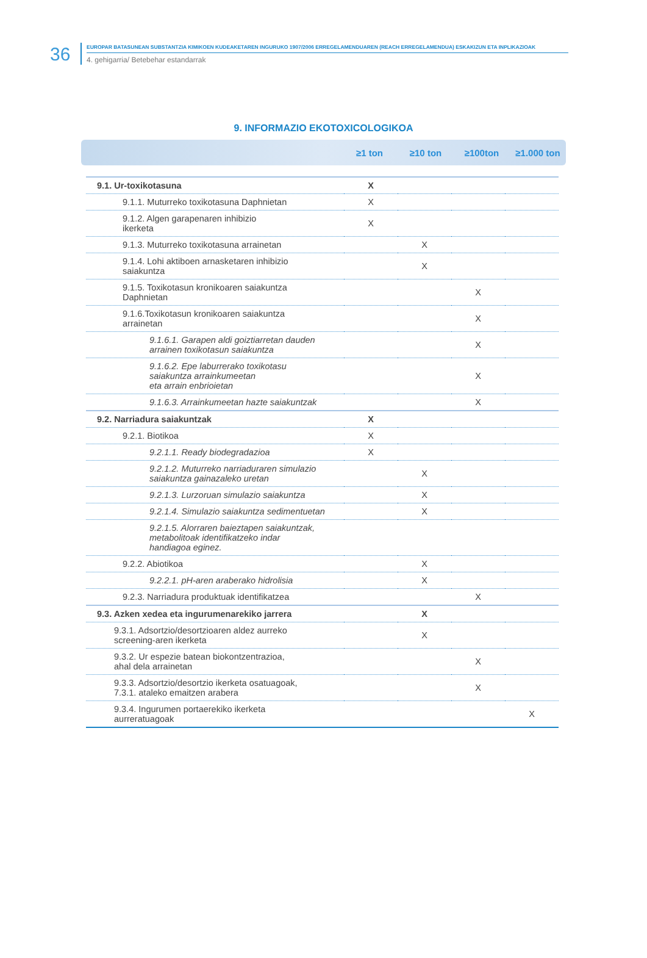36
EUROPAR BATASUNEAN SUBSTANTZIA KIMIKOEN KUDEAKETAREN INGURUKO 1907/2006 ERREGELAMENDUAREN (REACH ERREGELAMENDUA) ESKAKIZUN ETA INPLIKAZIOAK
4. gehigarria/ Betebehar estandarrak
9. INFORMAZIO EKOTOXICOLOGIKOA
≥1 ton ≥10 ton ≥100ton ≥1.000 ton
| 9.1. Ur-toxikotasuna | X | | | |
| 9.1.1. Muturreko toxikotasuna Daphnietan | X | | | |
| 9.1.2. Algen garapenaren inhibizio ikerketa | X | | | |
| 9.1.3. Muturreko toxikotasuna arrainetan | | X | | |
| 9.1.4. Lohi aktiboen arnasketaren inhibizio saiakuntza | | X | | |
| 9.1.5. Toxikotasun kronikoaren saiakuntza Daphnietan | | | X | |
| 9.1.6.Toxikotasun kronikoaren saiakuntza arrainetan | | | X | |
| 9.1.6.1. Garapen aldi goiztiarretan dauden arrainen toxikotasun saiakuntza | | | X | |
| 9.1.6.2. Epe laburrerako toxikotasu saiakuntza arrainkumeetan eta arrain enbrioietan | | | X | |
| 9.1.6.3. Arrainkumeetan hazte saiakuntzak | | | X | |
| 9.2. Narriadura saiakuntzak | X | | | |
| 9.2.1. Biotikoa | X | | | |
| 9.2.1.1. Ready biodegradazioa | X | | | |
| 9.2.1.2. Muturreko narriaduraren simulazio saiakuntza gainazaleko uretan | | X | | |
| 9.2.1.3. Lurzoruan simulazio saiakuntza | | X | | |
| 9.2.1.4. Simulazio saiakuntza sedimentuetan | | X | | |
| 9.2.1.5. Alorraren baieztapen saiakuntzak, metabolitoak identifikatzeko indar handiagoa eginez. | | | | |
| 9.2.2. Abiotikoa | | X | | |
| 9.2.2.1. pH-aren araberako hidrolisia | | X | | |
| 9.2.3. Narriadura produktuak identifikatzea | | | X | |
| 9.3. Azken xedea eta ingurumenarekiko jarrera | | X | | |
| 9.3.1. Adsortzio/desortzioaren aldez aurreko screening-aren ikerketa | | X | | |
| 9.3.2. Ur espezie batean biokontzentrazioa, ahal dela arrainetan | | | X | |
| 9.3.3. Adsortzio/desortzio ikerketa osatuagoak, 7.3.1. ataleko emaitzen arabera | | | X | |
| 9.3.4. Ingurumen portaerekiko ikerketa aurreratuagoak | | | | X |